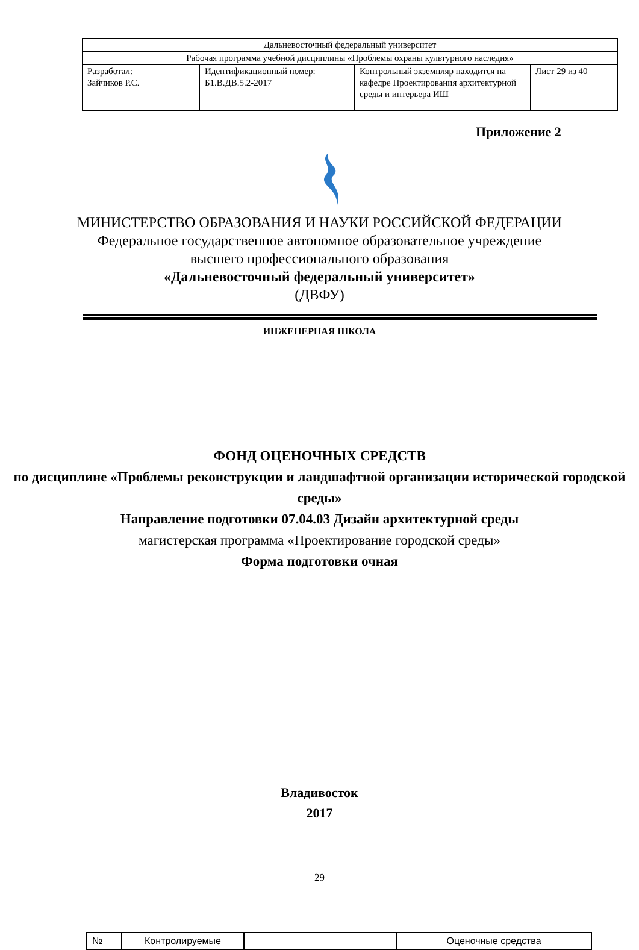| Дальневосточный федеральный университет | | | |
| Рабочая программа учебной дисциплины «Проблемы охраны культурного наследия» | | | |
| Разработал: Зайчиков Р.С. | Идентификационный номер: Б1.В.ДВ.5.2-2017 | Контрольный экземпляр находится на кафедре Проектирования архитектурной среды и интерьера ИШ | Лист 29 из 40 |
Приложение 2
МИНИСТЕРСТВО ОБРАЗОВАНИЯ И НАУКИ РОССИЙСКОЙ ФЕДЕРАЦИИ
Федеральное государственное автономное образовательное учреждение
высшего профессионального образования
«Дальневосточный федеральный университет»
(ДВФУ)
ИНЖЕНЕРНАЯ ШКОЛА
ФОНД ОЦЕНОЧНЫХ СРЕДСТВ
по дисциплине «Проблемы реконструкции и ландшафтной организации исторической городской среды»
Направление подготовки 07.04.03 Дизайн архитектурной среды
магистерская программа «Проектирование городской среды»
Форма подготовки очная
Владивосток
2017
29
| № | Контролируемые | | Оценочные средства |